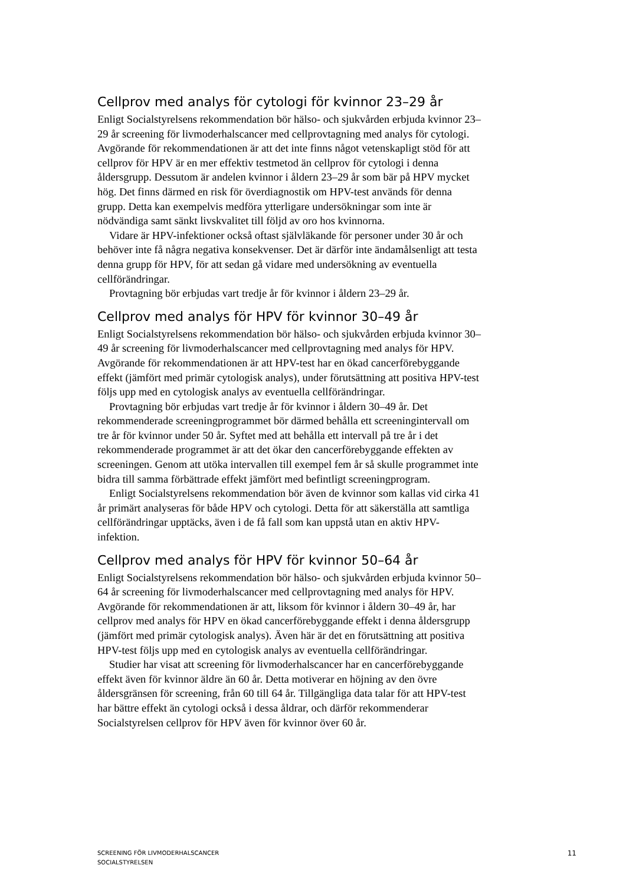Cellprov med analys för cytologi för kvinnor 23–29 år
Enligt Socialstyrelsens rekommendation bör hälso- och sjukvården erbjuda kvinnor 23–29 år screening för livmoderhalscancer med cellprovtagning med analys för cytologi. Avgörande för rekommendationen är att det inte finns något vetenskapligt stöd för att cellprov för HPV är en mer effektiv testmetod än cellprov för cytologi i denna åldersgrupp. Dessutom är andelen kvinnor i åldern 23–29 år som bär på HPV mycket hög. Det finns därmed en risk för överdiagnostik om HPV-test används för denna grupp. Detta kan exempelvis medföra ytterligare undersökningar som inte är nödvändiga samt sänkt livskvalitet till följd av oro hos kvinnorna.
Vidare är HPV-infektioner också oftast självläkande för personer under 30 år och behöver inte få några negativa konsekvenser. Det är därför inte ändamålsenligt att testa denna grupp för HPV, för att sedan gå vidare med undersökning av eventuella cellförändringar.
Provtagning bör erbjudas vart tredje år för kvinnor i åldern 23–29 år.
Cellprov med analys för HPV för kvinnor 30–49 år
Enligt Socialstyrelsens rekommendation bör hälso- och sjukvården erbjuda kvinnor 30–49 år screening för livmoderhalscancer med cellprovtagning med analys för HPV. Avgörande för rekommendationen är att HPV-test har en ökad cancerförebyggande effekt (jämfört med primär cytologisk analys), under förutsättning att positiva HPV-test följs upp med en cytologisk analys av eventuella cellförändringar.
Provtagning bör erbjudas vart tredje år för kvinnor i åldern 30–49 år. Det rekommenderade screeningprogrammet bör därmed behålla ett screeningintervall om tre år för kvinnor under 50 år. Syftet med att behålla ett intervall på tre år i det rekommenderade programmet är att det ökar den cancerförebyggande effekten av screeningen. Genom att utöka intervallen till exempel fem år så skulle programmet inte bidra till samma förbättrade effekt jämfört med befintligt screeningprogram.
Enligt Socialstyrelsens rekommendation bör även de kvinnor som kallas vid cirka 41 år primärt analyseras för både HPV och cytologi. Detta för att säkerställa att samtliga cellförändringar upptäcks, även i de få fall som kan uppstå utan en aktiv HPV-infektion.
Cellprov med analys för HPV för kvinnor 50–64 år
Enligt Socialstyrelsens rekommendation bör hälso- och sjukvården erbjuda kvinnor 50–64 år screening för livmoderhalscancer med cellprovtagning med analys för HPV. Avgörande för rekommendationen är att, liksom för kvinnor i åldern 30–49 år, har cellprov med analys för HPV en ökad cancerförebyggande effekt i denna åldersgrupp (jämfört med primär cytologisk analys). Även här är det en förutsättning att positiva HPV-test följs upp med en cytologisk analys av eventuella cellförändringar.
Studier har visat att screening för livmoderhalscancer har en cancerförebyggande effekt även för kvinnor äldre än 60 år. Detta motiverar en höjning av den övre åldersgränsen för screening, från 60 till 64 år. Tillgängliga data talar för att HPV-test har bättre effekt än cytologi också i dessa åldrar, och därför rekommenderar Socialstyrelsen cellprov för HPV även för kvinnor över 60 år.
SCREENING FÖR LIVMODERHALSCANCER
SOCIALSTYRELSEN
11